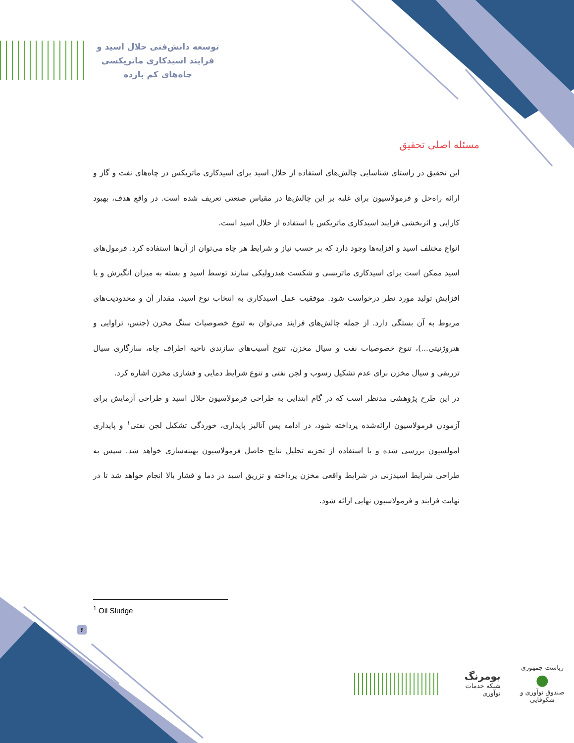توسعه دانش‌فنی حلال اسید و
فرایند اسیدکاری ماتریکسی
چاه‌های کم بازده
مسئله اصلی تحقیق
این تحقیق در راستای شناسایی چالش‌های استفاده از حلال اسید برای اسیدکاری ماتریکس در چاه‌های نفت و گاز و ارائه راه‌حل و فرمولاسیون برای غلبه بر این چالش‌ها در مقیاس صنعتی تعریف شده است. در واقع هدف، بهبود کارایی و اثربخشی فرایند اسیدکاری ماتریکس با استفاده از حلال اسید است.
انواع مختلف اسید و افزایه‌ها وجود دارد که بر حسب نیاز و شرایط هر چاه می‌توان از آن‌ها استفاده کرد. فرمول‌های اسید ممکن است برای اسیدکاری ماتریسی و شکست هیدرولیکی سازند توسط اسید و بسته به میزان انگیزش و یا افزایش تولید مورد نظر درخواست شود. موفقیت عمل اسیدکاری به انتخاب نوع اسید، مقدار آن و محدودیت‌های مربوط به آن بستگی دارد. از جمله چالش‌های فرایند می‌توان به تنوع خصوصیات سنگ مخزن (جنس، تراوایی و هتروژنیتی...)، تنوع خصوصیات نفت و سیال مخزن، تنوع آسیب‌های سازندی ناحیه اطراف چاه، سازگاری سیال تزریقی و سیال مخزن برای عدم تشکیل رسوب و لجن نفتی و تنوع شرایط دمایی و فشاری مخزن اشاره کرد.
در این طرح پژوهشی مدنظر است که در گام ابتدایی به طراحی فرمولاسیون حلال اسید و طراحی آزمایش برای آزمودن فرمولاسیون ارائه‌شده پرداخته شود، در ادامه پس آنالیز پایداری، خوردگی تشکیل لجن نفتی<sup>۱</sup> و پایداری امولسیون بررسی شده و با استفاده از تجزیه تحلیل نتایج حاصل فرمولاسیون بهینه‌سازی خواهد شد. سپس به طراحی شرایط اسیدزنی در شرایط واقعی مخزن پرداخته و تزریق اسید در دما و فشار بالا انجام خواهد شد تا در نهایت فرایند و فرمولاسیون نهایی ارائه شود.
<sup>1</sup> Oil Sludge
۶
ریاست جمهوری
●
صندوق نوآوری و شکوفایی
بومرنگ
شبکه خدمات نوآوری